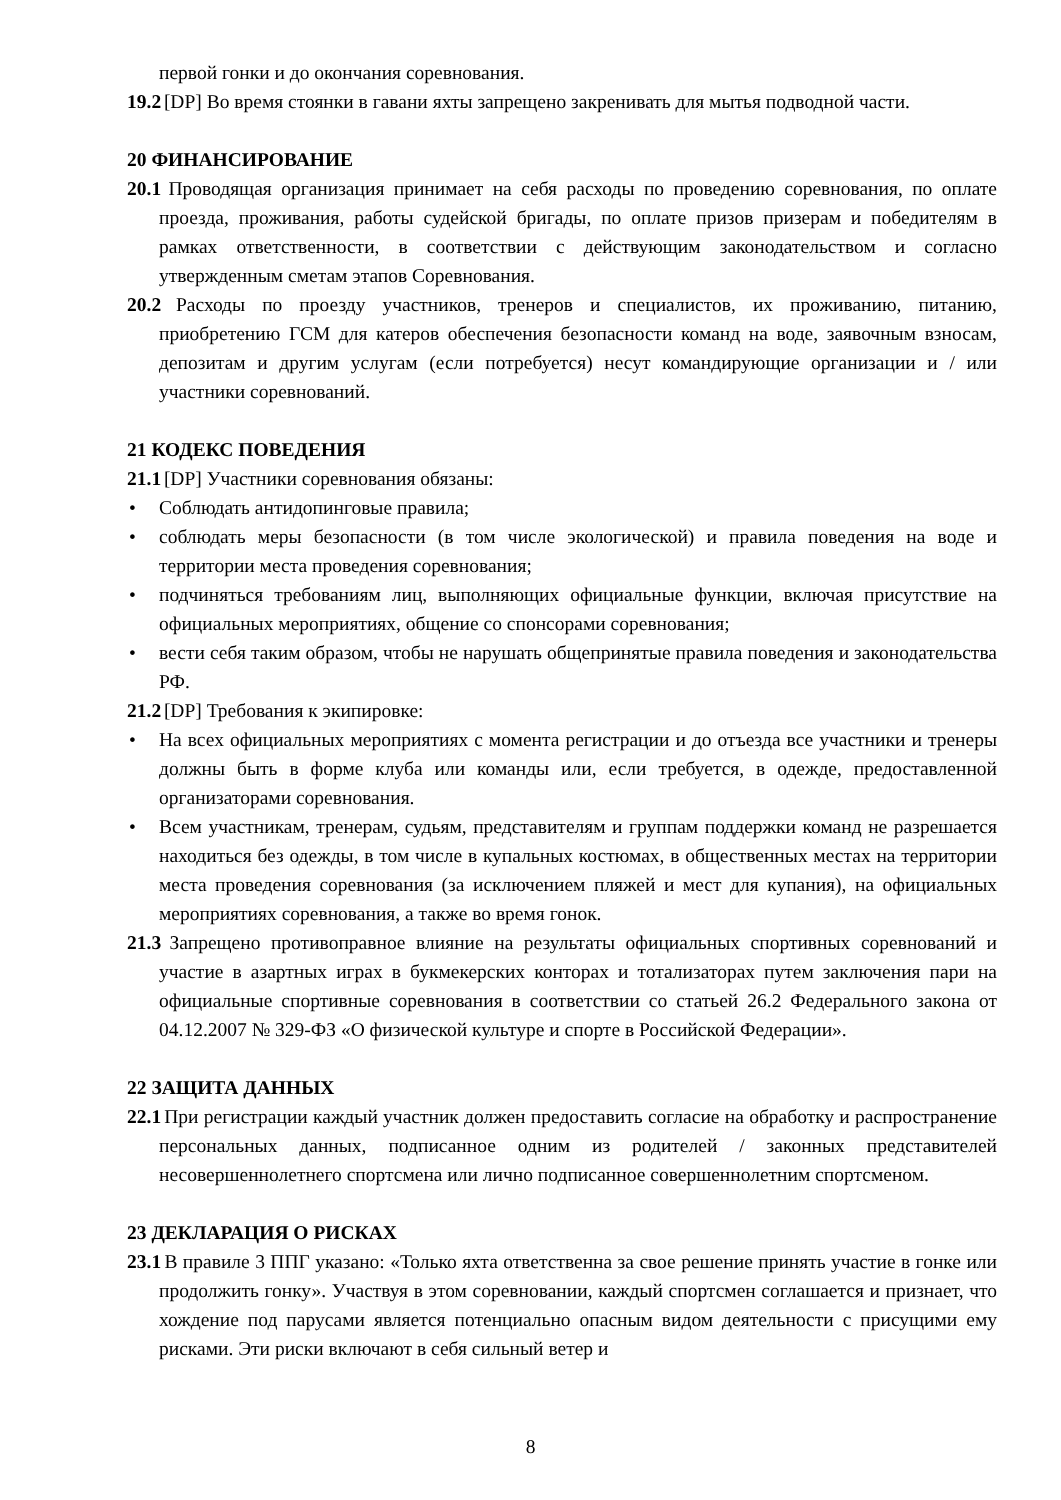первой гонки и до окончания соревнования.
19.2 [DP] Во время стоянки в гавани яхты запрещено закренивать для мытья подводной части.
20 ФИНАНСИРОВАНИЕ
20.1 Проводящая организация принимает на себя расходы по проведению соревнования, по оплате проезда, проживания, работы судейской бригады, по оплате призов призерам и победителям в рамках ответственности, в соответствии с действующим законодательством и согласно утвержденным сметам этапов Соревнования.
20.2 Расходы по проезду участников, тренеров и специалистов, их проживанию, питанию, приобретению ГСМ для катеров обеспечения безопасности команд на воде, заявочным взносам, депозитам и другим услугам (если потребуется) несут командирующие организации и / или участники соревнований.
21 КОДЕКС ПОВЕДЕНИЯ
21.1 [DP] Участники соревнования обязаны:
• Соблюдать антидопинговые правила;
• соблюдать меры безопасности (в том числе экологической) и правила поведения на воде и территории места проведения соревнования;
• подчиняться требованиям лиц, выполняющих официальные функции, включая присутствие на официальных мероприятиях, общение со спонсорами соревнования;
• вести себя таким образом, чтобы не нарушать общепринятые правила поведения и законодательства РФ.
21.2 [DP] Требования к экипировке:
• На всех официальных мероприятиях с момента регистрации и до отъезда все участники и тренеры должны быть в форме клуба или команды или, если требуется, в одежде, предоставленной организаторами соревнования.
• Всем участникам, тренерам, судьям, представителям и группам поддержки команд не разрешается находиться без одежды, в том числе в купальных костюмах, в общественных местах на территории места проведения соревнования (за исключением пляжей и мест для купания), на официальных мероприятиях соревнования, а также во время гонок.
21.3 Запрещено противоправное влияние на результаты официальных спортивных соревнований и участие в азартных играх в букмекерских конторах и тотализаторах путем заключения пари на официальные спортивные соревнования в соответствии со статьей 26.2 Федерального закона от 04.12.2007 № 329-ФЗ «О физической культуре и спорте в Российской Федерации».
22 ЗАЩИТА ДАННЫХ
22.1 При регистрации каждый участник должен предоставить согласие на обработку и распространение персональных данных, подписанное одним из родителей / законных представителей несовершеннолетнего спортсмена или лично подписанное совершеннолетним спортсменом.
23 ДЕКЛАРАЦИЯ О РИСКАХ
23.1 В правиле 3 ППГ указано: «Только яхта ответственна за свое решение принять участие в гонке или продолжить гонку». Участвуя в этом соревновании, каждый спортсмен соглашается и признает, что хождение под парусами является потенциально опасным видом деятельности с присущими ему рисками. Эти риски включают в себя сильный ветер и
8